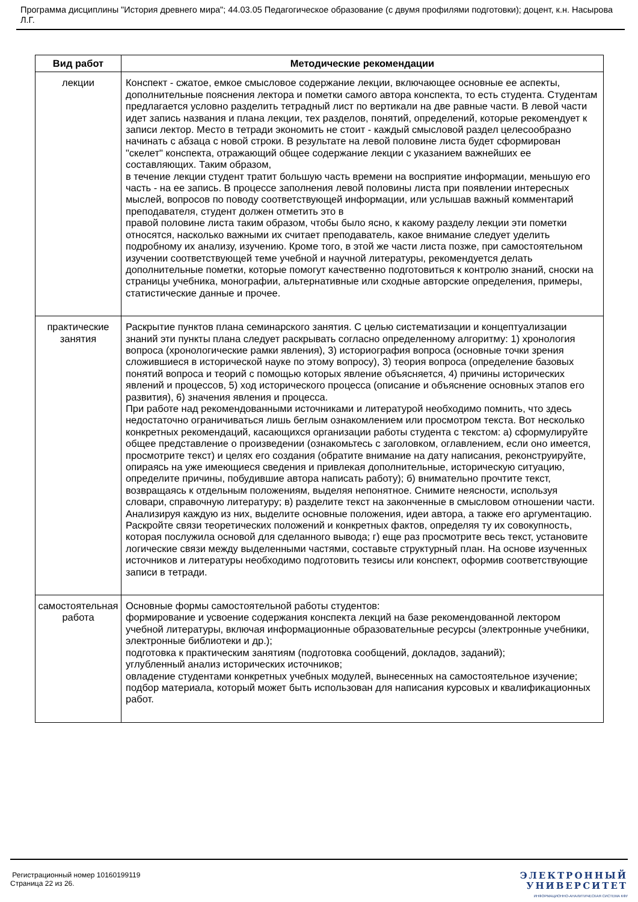Программа дисциплины "История древнего мира"; 44.03.05 Педагогическое образование (с двумя профилями подготовки); доцент, к.н. Насырова Л.Г.
| Вид работ | Методические рекомендации |
| --- | --- |
| лекции | Конспект - сжатое, емкое смысловое содержание лекции, включающее основные ее аспекты, дополнительные пояснения лектора и пометки самого автора конспекта, то есть студента. Студентам предлагается условно разделить тетрадный лист по вертикали на две равные части. В левой части идет запись названия и плана лекции, тех разделов, понятий, определений, которые рекомендует к записи лектор. Место в тетради экономить не стоит - каждый смысловой раздел целесообразно начинать с абзаца с новой строки. В результате на левой половине листа будет сформирован "скелет" конспекта, отражающий общее содержание лекции с указанием важнейших ее составляющих. Таким образом, в течение лекции студент тратит большую часть времени на восприятие информации, меньшую его часть - на ее запись. В процессе заполнения левой половины листа при появлении интересных мыслей, вопросов по поводу соответствующей информации, или услышав важный комментарий преподавателя, студент должен отметить это в правой половине листа таким образом, чтобы было ясно, к какому разделу лекции эти пометки относятся, насколько важными их считает преподаватель, какое внимание следует уделить подробному их анализу, изучению. Кроме того, в этой же части листа позже, при самостоятельном изучении соответствующей теме учебной и научной литературы, рекомендуется делать дополнительные пометки, которые помогут качественно подготовиться к контролю знаний, сноски на страницы учебника, монографии, альтернативные или сходные авторские определения, примеры, статистические данные и прочее. |
| практические занятия | Раскрытие пунктов плана семинарского занятия. С целью систематизации и концептуализации знаний эти пункты плана следует раскрывать согласно определенному алгоритму: 1) хронология вопроса (хронологические рамки явления), 3) историография вопроса (основные точки зрения сложившиеся в исторической науке по этому вопросу), 3) теория вопроса (определение базовых понятий вопроса и теорий с помощью которых явление объясняется, 4) причины исторических явлений и процессов, 5) ход исторического процесса (описание и объяснение основных этапов его развития), 6) значения явления и процесса. При работе над рекомендованными источниками и литературой необходимо помнить, что здесь недостаточно ограничиваться лишь беглым ознакомлением или просмотром текста. Вот несколько конкретных рекомендаций, касающихся организации работы студента с текстом: а) сформулируйте общее представление о произведении (ознакомьтесь с заголовком, оглавлением, если оно имеется, просмотрите текст) и целях его создания (обратите внимание на дату написания, реконструируйте, опираясь на уже имеющиеся сведения и привлекая дополнительные, историческую ситуацию, определите причины, побудившие автора написать работу); б) внимательно прочтите текст, возвращаясь к отдельным положениям, выделяя непонятное. Снимите неясности, используя словари, справочную литературу; в) разделите текст на законченные в смысловом отношении части. Анализируя каждую из них, выделите основные положения, идеи автора, а также его аргументацию. Раскройте связи теоретических положений и конкретных фактов, определяя ту их совокупность, которая послужила основой для сделанного вывода; г) еще раз просмотрите весь текст, установите логические связи между выделенными частями, составьте структурный план. На основе изученных источников и литературы необходимо подготовить тезисы или конспект, оформив соответствующие записи в тетради. |
| самостоятельная работа | Основные формы самостоятельной работы студентов: формирование и усвоение содержания конспекта лекций на базе рекомендованной лектором учебной литературы, включая информационные образовательные ресурсы (электронные учебники, электронные библиотеки и др.); подготовка к практическим занятиям (подготовка сообщений, докладов, заданий); углубленный анализ исторических источников; овладение студентами конкретных учебных модулей, вынесенных на самостоятельное изучение; подбор материала, который может быть использован для написания курсовых и квалификационных работ. |
Регистрационный номер 10160199119
Страница 22 из 26.
ЭЛЕКТРОННЫЙ
УНИВЕРСИТЕТ
ИНФОРМАЦИОННО-АНАЛИТИЧЕСКАЯ СИСТЕМА КФУ